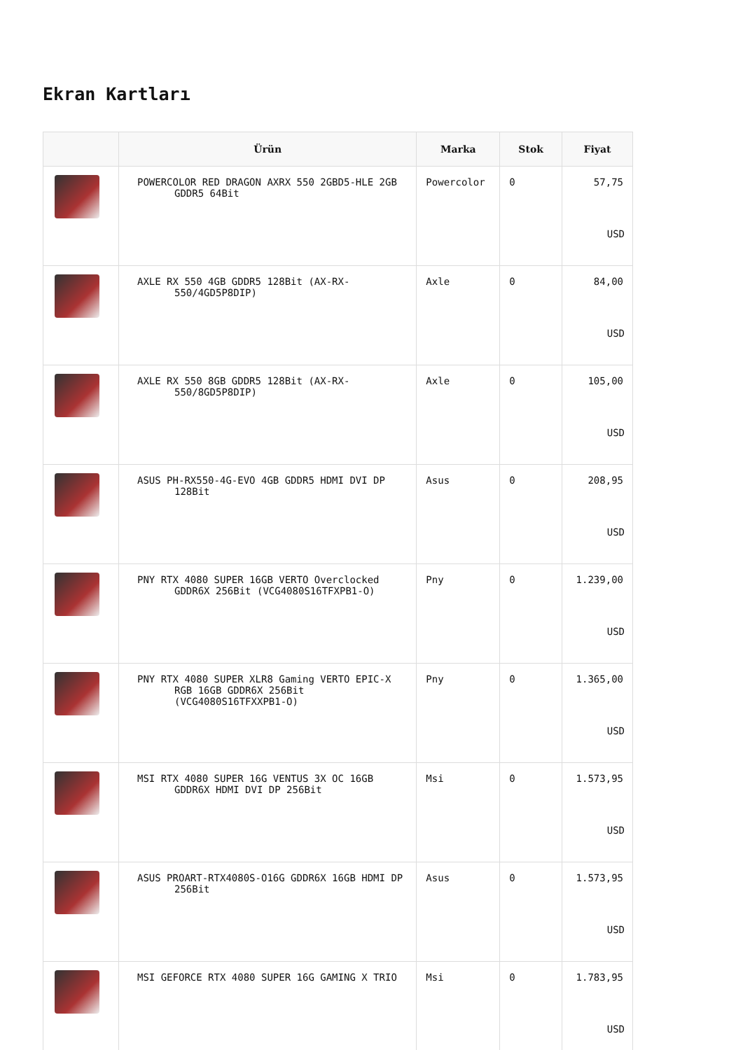Ekran Kartları
| | Ürün | Marka | Stok | Fiyat |
| --- | --- | --- | --- | --- |
| | POWERCOLOR RED DRAGON AXRX 550 2GBD5-HLE 2GB GDDR5 64Bit | Powercolor | 0 | 57,75 USD |
| | AXLE RX 550 4GB GDDR5 128Bit (AX-RX-550/4GD5P8DIP) | Axle | 0 | 84,00 USD |
| | AXLE RX 550 8GB GDDR5 128Bit (AX-RX-550/8GD5P8DIP) | Axle | 0 | 105,00 USD |
| | ASUS PH-RX550-4G-EVO 4GB GDDR5 HDMI DVI DP 128Bit | Asus | 0 | 208,95 USD |
| | PNY RTX 4080 SUPER 16GB VERTO Overclocked GDDR6X 256Bit (VCG4080S16TFXPB1-O) | Pny | 0 | 1.239,00 USD |
| | PNY RTX 4080 SUPER XLR8 Gaming VERTO EPIC-X RGB 16GB GDDR6X 256Bit (VCG4080S16TFXXPB1-O) | Pny | 0 | 1.365,00 USD |
| | MSI RTX 4080 SUPER 16G VENTUS 3X OC 16GB GDDR6X HDMI DVI DP 256Bit | Msi | 0 | 1.573,95 USD |
| | ASUS PROART-RTX4080S-O16G GDDR6X 16GB HDMI DP 256Bit | Asus | 0 | 1.573,95 USD |
| | MSI GEFORCE RTX 4080 SUPER 16G GAMING X TRIO | Msi | 0 | 1.783,95 USD |